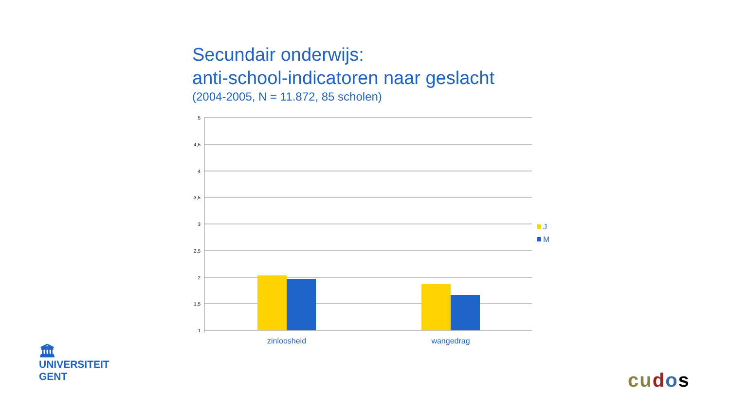Secundair onderwijs:
anti-school-indicatoren naar geslacht
(2004-2005, N = 11.872, 85 scholen)
5
4,5
4
3,5
3
2,5
2
1,5
1
zinloosheid
wangedrag
J
M
🏛
UNIVERSITEIT
GENT
cudos